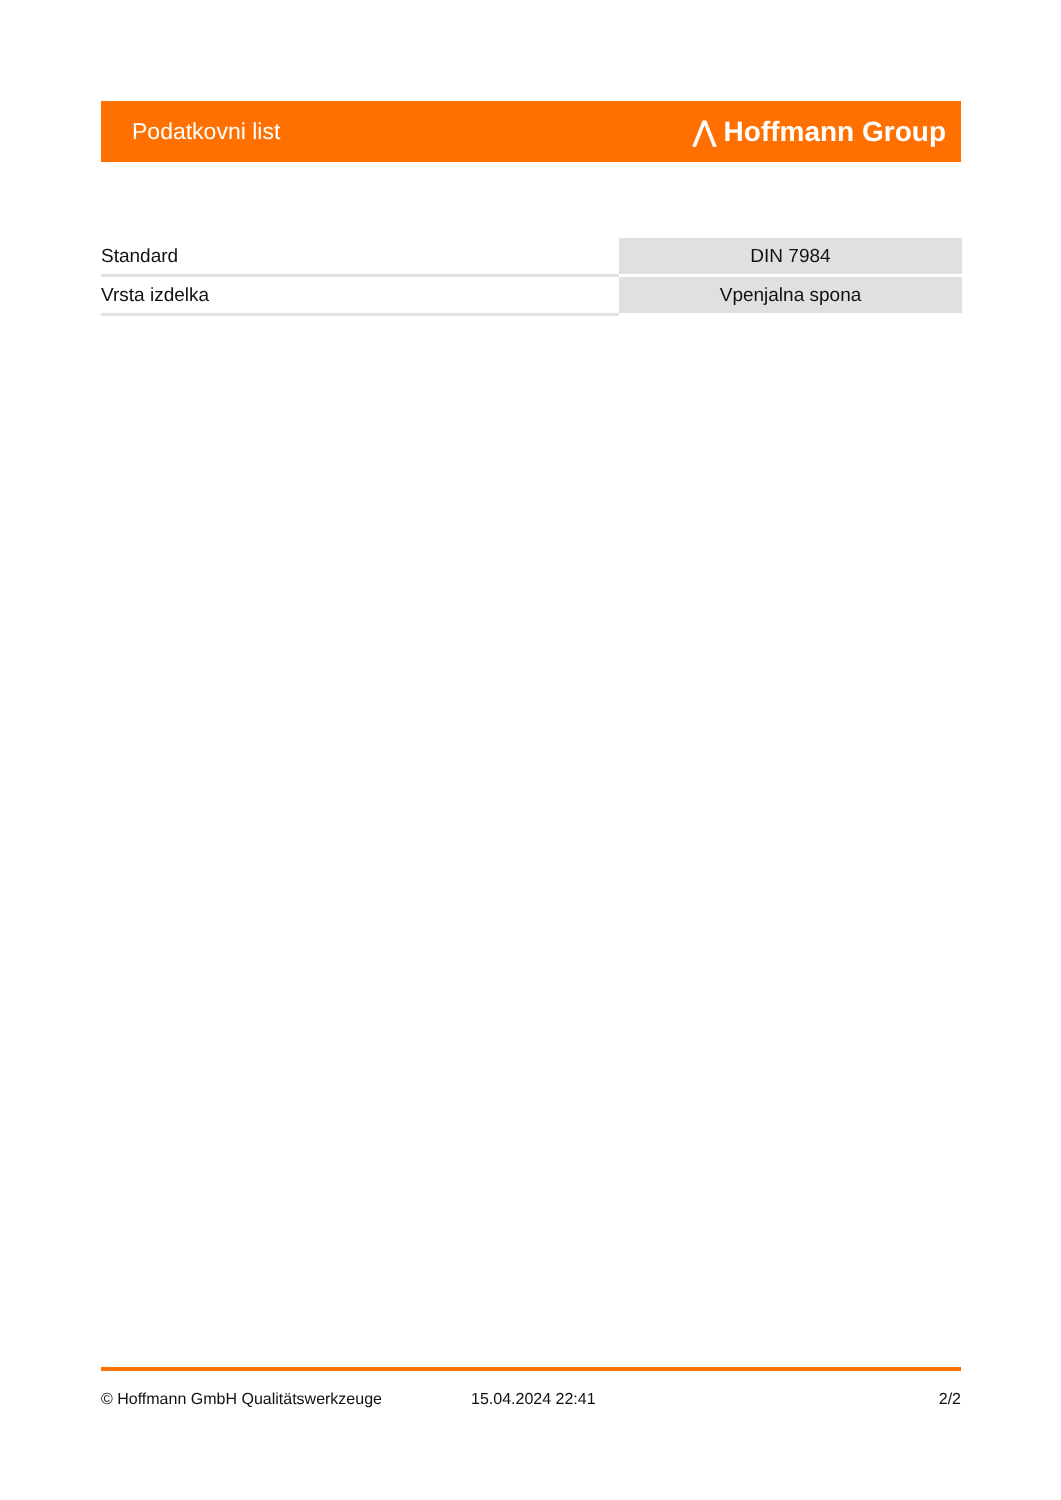Podatkovni list ⋀ Hoffmann Group
| Standard | DIN 7984 |
| Vrsta izdelka | Vpenjalna spona |
© Hoffmann GmbH Qualitätswerkzeuge 15.04.2024 22:41 2/2